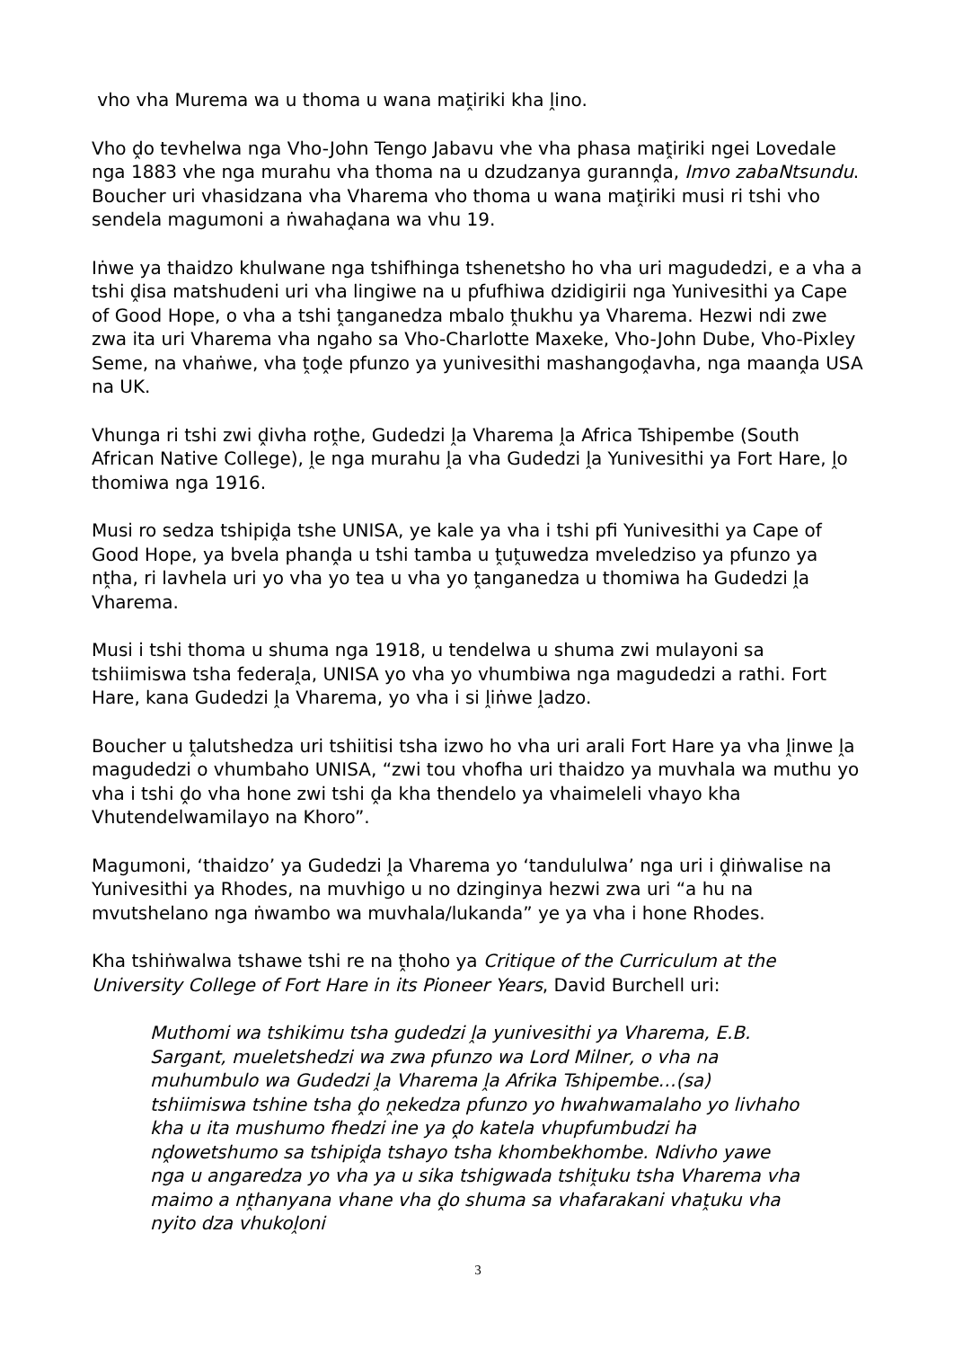vho vha Murema wa u thoma u wana maṱiriki kha ḽino.
Vho ḓo tevhelwa nga Vho-John Tengo Jabavu vhe vha phasa maṱiriki ngei Lovedale nga 1883 vhe nga murahu vha thoma na u dzudzanya gurannḓa, Imvo zabaNtsundu. Boucher uri vhasidzana vha Vharema vho thoma u wana maṱiriki musi ri tshi vho sendela magumoni a ṅwahaḓana wa vhu 19.
Iṅwe ya thaidzo khulwane nga tshifhinga tshenetsho ho vha uri magudedzi, e a vha a tshi ḓisa matshudeni uri vha lingiwe na u pfufhiwa dzidigirii nga Yunivesithi ya Cape of Good Hope, o vha a tshi ṱanganedza mbalo ṱhukhu ya Vharema. Hezwi ndi zwe zwa ita uri Vharema vha ngaho sa Vho-Charlotte Maxeke, Vho-John Dube, Vho-Pixley Seme, na vhaṅwe, vha ṱoḓe pfunzo ya yunivesithi mashangoḓavha, nga maanḓa USA na UK.
Vhunga ri tshi zwi ḓivha roṱhe, Gudedzi ḽa Vharema ḽa Africa Tshipembe (South African Native College), ḽe nga murahu ḽa vha Gudedzi ḽa Yunivesithi ya Fort Hare, ḽo thomiwa nga 1916.
Musi ro sedza tshipiḓa tshe UNISA, ye kale ya vha i tshi pfi Yunivesithi ya Cape of Good Hope, ya bvela phanḓa u tshi tamba u ṱuṱuwedza mveledziso ya pfunzo ya nṱha, ri lavhela uri yo vha yo tea u vha yo ṱanganedza u thomiwa ha Gudedzi ḽa Vharema.
Musi i tshi thoma u shuma nga 1918, u tendelwa u shuma zwi mulayoni sa tshiimiswa tsha federaḽa, UNISA yo vha yo vhumbiwa nga magudedzi a rathi. Fort Hare, kana Gudedzi ḽa Vharema, yo vha i si ḽiṅwe ḽadzo.
Boucher u ṱalutshedza uri tshiitisi tsha izwo ho vha uri arali Fort Hare ya vha ḽinwe ḽa magudedzi o vhumbaho UNISA, “zwi tou vhofha uri thaidzo ya muvhala wa muthu yo vha i tshi ḓo vha hone zwi tshi ḓa kha thendelo ya vhaimeleli vhayo kha Vhutendelwamilayo na Khoro”.
Magumoni, ‘thaidzo’ ya Gudedzi ḽa Vharema yo ‘tandululwa’ nga uri i ḓiṅwalise na Yunivesithi ya Rhodes, na muvhigo u no dzinginya hezwi zwa uri “a hu na mvutshelano nga ṅwambo wa muvhala/lukanda” ye ya vha i hone Rhodes.
Kha tshiṅwalwa tshawe tshi re na ṱhoho ya Critique of the Curriculum at the University College of Fort Hare in its Pioneer Years, David Burchell uri:
Muthomi wa tshikimu tsha gudedzi ḽa yunivesithi ya Vharema, E.B. Sargant, mueletshedzi wa zwa pfunzo wa Lord Milner, o vha na muhumbulo wa Gudedzi ḽa Vharema ḽa Afrika Tshipembe…(sa) tshiimiswa tshine tsha ḓo ṋekedza pfunzo yo hwahwamalaho yo livhaho kha u ita mushumo fhedzi ine ya ḓo katela vhupfumbudzi ha nḓowetshumo sa tshipiḓa tshayo tsha khombekhombe. Ndivho yawe nga u angaredza yo vha ya u sika tshigwada tshiṱuku tsha Vharema vha maimo a nṱhanyana vhane vha ḓo shuma sa vhafarakani vhaṱuku vha nyito dza vhukoḽoni
3